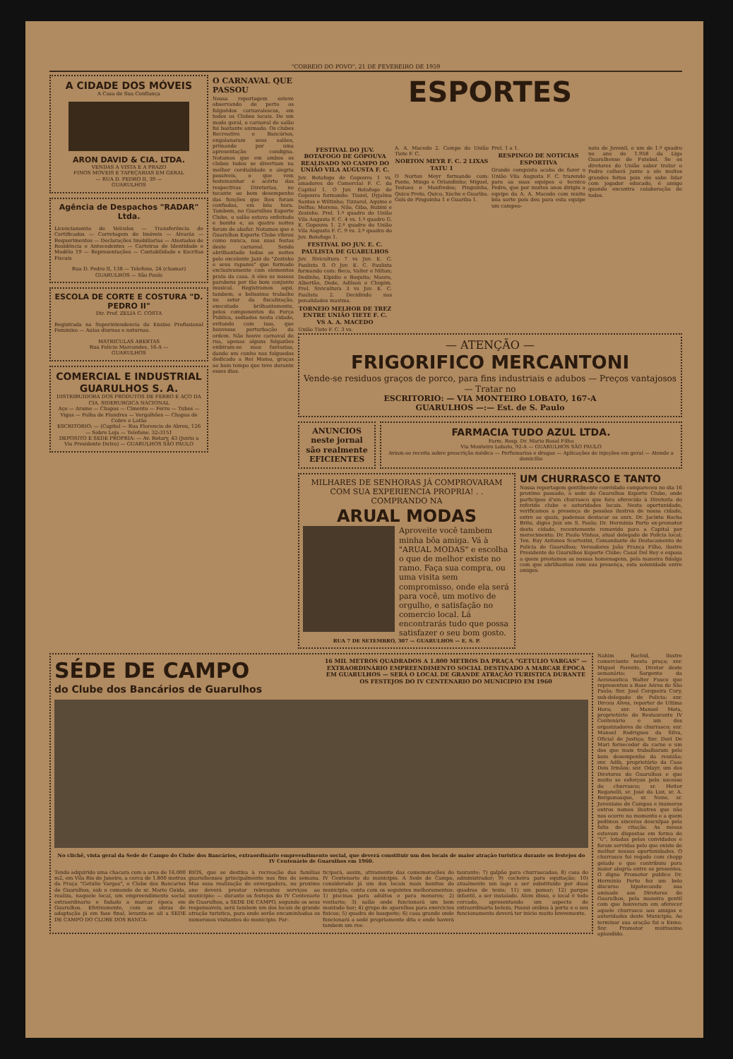"CORREIO DO POVO", 21 DE FEVEREIRO DE 1959
A CIDADE DOS MÓVEIS
A Casa de Sua Confiança
ARON DAVID & CIA. LTDA.
VENDAS A VISTA E A PRAZO
FINOS MOVEIS E TAPEÇARIAS EM GERAL
— RUA D. PEDRO II, 39 —
GUARULHOS
Agência de Despachos "RADAR" Ltda.
Licenciamento de Veículos — Transferência de Certificados — Corretagem de Imóveis — Alvarás — Requerimentos — Declarações Imobiliarias — Atestados de Residência e Antecedentes — Carteiras de Identidade e Modêlo 19 — Representações — Contabilidade e Escritas Fiscais
Rua D. Pedro II, 138 — Telefone, 24 (chamar) GUARULHOS — São Paulo
ESCOLA DE CORTE E COSTURA "D. PEDRO II"
Dir. Prof. ZELIA C. COSTA
Registrada na Superintendencia do Ensino Profissional Feminino — Aulas diurnas e noturnas.
MATRICULAS ABERTAS
Rua Felicio Marcondes, 16-A —
GUARULHOS
COMERCIAL E INDUSTRIAL GUARULHOS S. A.
DISTRIBUIDORA DOS PRODUTOS DE FERRO E AÇO DA CIA. SIDERURGICA NACIONAL
Aço — Arame — Chapas — Cimento — Ferro — Tubos — Vigas — Folha de Flandres — Vergalhões — Chapas de Cobre e Latão
ESCRITORIO: — (Capital — Rua Florencio de Abreu, 126 — Sobre Loja — Telefone. 32-3151
DEPOSITO E SEDE PROPRIA: — Av. Rotary, 43 (Junto a Via Presidente Dutra) — GUARULHOS SÃO PAULO
O CARNAVAL QUE PASSOU
Nossa reportagem esteve observando de perto os folguêdos carnavalescos, em todos os Clubes locais. De um modo geral, o carnaval de salão foi bastante animado. Os clubes Recreativo e Bancários, engalanaram seus salões, primando por uma apresentação condigna. Notamos que em ambos os clubes todos se divertiam na melhor cordialidade e alegria possiveis, o que vem testemunhar o acêrto das respectivas Diretorias, no tocante ao bom desempenho das funções que lhes foram confiadas, em bôa hora. Tambem, no Guarulhos Esporte Clube, o salão estava enfeitado e bonito e, as quatro noites foram de abafar. Notamos que o Guarulhos Esporte Clube vibrou como nunca, nas suas festas deste carnaval. Sendo abrilhantado todas as noites pelo excelente Jazz do "Zezinho e seus rapazes" que formado exclusivamente com elementos prata da casa. A eles os nossos parabens por tão bom conjunto musical. Registramos aqui, tambem, o belissimo trabalho no setor da fiscalização, executado brilhantemente, pelos componentes da Força Publica, sediados nesta cidade, evitando com isso, que houvesse perturbação da ordem. Não houve carnaval de rua, apenas alguns folgazões exibiram-se suas fantazias, dando um cunho nos folguedos dedicado a Rei Momo, graças ao bom tempo que teve durante esses dias.
ESPORTES
FESTIVAL DO JUV. BOTAFOGO DE GOPOUVA REALISADO NO CAMPO DO UNIÃO VILA AUGUSTA F. C.
Juv. Botafogo de Gopouva 1 vs. amadores do Comercial F. C. da Capital 1. O Juv. Botafogo de Gopouva formando: Tiuzel, Dyjalma Santos e Wiltinho; Tizzarol, Aquino e Delfus; Moreno, Nilo, Giba, Rubini e Zesinho. Prel. 1.º quadro do União Vila Augusta F. C. 4 vs. 1.º quadro G. E. Gopouva 1. 2.º quadro do União Vila Augusta F. C. 9 vs. 2.º quadro do Juv. Botafogo 1.
FESTIVAL DO JUV. E. C. PAULISTA DE GUARULHOS
Juv. Sivicultura 7 vs Juv. E. C. Paulista 0. O Juv. E. C. Paulista formando com: Beco, Valter e Nilton; Dedinho, Elpidio e Boquita; Mauro, Albertão, Dede, Adilson e Chupim. Prel. Sivicultura 3 vs Juv. E. C. Paulista 2. Decidindo nas penalidades maxima.
TORNEIO MELHOR DE TREZ ENTRE UNIÃO TIETE F. C. VS A. A. MACEDO
União Tiete F. C. 3 vs.
A. A. Macedo 2. Campo do União Tiete F. C.
NORTON MEYR F. C. 2 LIXAS TATU 1
O Norton Meyr formando com: Ponte, Mingo e Orlandinho; Miguel, Testaes e Manfredes; Pinguinha, Quico Preto, Quico, Xuche e Guariba. Gols de Pinguinha 1 e Guariba 1.
Prel. 1 a 1.
RESPINGO DE NOTICIAS ESPORTIVA
Grande conquista acaba de fazer o União Vila Augusta F. C. trazendo para as suas equipes o tecnico Pedro, que por muitos anos dirigiu a equipe da A. A. Macedo com muito bôa sorte pois deu para esta equipe um campeo-
nato de Juvenil, e um de 1.º quadro no ano de 1.958 da Liga Guarulhense de Futebol. Se os diretores do União saber tratar o Pedro colherá junto a ele muitos grandes feitos pois ele sabe lidar com jogador educado, é amigo quando encontra colaboração de todos.
— ATENÇÃO —
FRIGORIFICO MERCANTONI
Vende-se residuos graços de porco, para fins industriais e adubos — Preços vantajosos — Tratar no
ESCRITORIO: — VIA MONTEIRO LOBATO, 167-A
GUARULHOS —:— Est. de S. Paulo
ANUNCIOS
neste jornal
são realmente
EFICIENTES
FARMACIA TUDO AZUL LTDA.
Farm. Resp. Dr. Mario Rosal Filho
Via Monteiro Lobato, 92-A — GUARULHOS SÃO PAULO
Aviam-se receita sobre prescrição médica — Perfumarias e drogas — Aplicações de injeções em geral — Atende a domicilio
MILHARES DE SENHORAS JÁ COMPROVARAM COM SUA EXPERIENCIA PROPRIA! . . COMPRANDO NA
ARUAL MODAS
Aproveite você tambem minha bôa amiga. Vá à "ARUAL MODAS" e escolha o que de melhor existe no ramo. Faça sua compra, ou uma visita sem compromisso, onde ela será para você, um motivo de orgulho, e satisfação no comercio local. Lá encontrarás tudo que possa satisfazer o seu bom gosto.
RUA 7 DE SETEMBRO, 307 — GUARULHOS — E. S. P.
UM CHURRASCO E TANTO
Nossa reportagem gentilmente convidado compareceu no dia 16 proximo passado, à sede do Guarulhos Esporte Clube, onde participou d'um churrasco que fora oferecido à Diretoria do referido clube e autoridades locais. Nesta oportunidade, verificamos a presença de pessôas ilustres de nossa cidade, entre as quais, podemos destacar os snrs. Dr. Jacinto Rocha Brito, digno Juiz em S. Paulo; Dr. Herminio Porto ex-promotor desta cidade, recentemente removido para a Capital por merecimento; Dr. Paulo Vinhas, atual delegado de Policia local; Ten. Ruy Antunes Scartezini, Comandante do Destacamento de Policia de Guarulhos; Vereadores João França Filho, ilustre Presidente do Guarulhos Esporte Clube; Casal Del Rey e esposa a quem prestamos as nossas homenagens, pela maneira fidalga com que abrilhantou com sua presença, esta solenidade entre amigos.
SÉDE DE CAMPO
do Clube dos Bancários de Guarulhos
16 MIL METROS QUADRADOS A 1.800 METROS DA PRAÇA "GETULIO VARGAS" — EXTRAORDINÁRIO EMPREENDIMENTO SOCIAL DESTINADO A MARCAR ÉPOCA EM GUARULHOS — SERÁ O LOCAL DE GRANDE ATRAÇÃO TURISTICA DURANTE OS FESTEJOS DO IV CENTENARIO DO MUNICIPIO EM 1960
No clichê, vista geral da Sede de Campo do Clube dos Bancários, extraordinário empreendimento social, que deverá constituir um dos locais de maior atração turistica durante os festejos do IV Centenário de Guarulhos em 1960.
Tendo adquirido uma chacara com a area de 16.000 m2, em Vila Rio de Janeiro, a cerca de 1.800 metros da Praça "Getulio Vargas", o Clube dos Bancarios de Guarulhos, sob o comando do sr. Mario Guida, realiza, naquele local, um empreendimento social extraordinario e fadado a marcar época em Guarulhos. Efetivamente, com as obras de adaptação já em fase final, levanta-se ali a SEDE DE CAMPO DO CLUBE DOS BANCA-
RIOS, que se destina à recreação das familias guarulhenses principalmente nos fins de semana. Mas essa realização de envergadura, no proximo ano deverá prestar relevantes serviços ao municipio: — durante os festejos do IV Centenario de Guarulhos, a SEDE DE CAMPO, segundo os seus responsaveis, será tambem um dos locais de grande atração turistica, para onde serão encaminhadas os numerosos visitantes do municipio. Par-
ticipará, assim, ativamente das comemorações do IV Centenario do municipio. A Sede de Campo, considerado já um dos locais mais bonitos do municipio, conta com os seguintes melhoramentos: 1) piscinas para adultos e para menores; 2) vestiario; 3) salão onde funcionará um bem montado bar; 4) grupo de aparelhos para exercicios fisicos; 5) quadra de basquete; 6) casa grande onde funcionará a sedé propriamente dita e onde haverá tambem um res-
taurante; 7) galpão para churrascadas; 8) casa do administrador; 9) cocheira para equitação; 10) atualmente um lago a ser substituido por duas quadras de tenis; 11) um pomar; 12) parque infantil, a ser instalado. Alem disso, o local é todo cercado, apresentando um aspecto de extraordinaria beleza. Possui onibus à porta e o seu funcionamento deverá ter inicio muito brevemente.
Nahim Rachid, ilustre comerciante nesta praça; snr. Miguel Parente, Diretor deste semanário; Sargento da Aeronautica Walter Fusco que representou a Base Aérea de São Paulo; Snr. José Cerqueira Cury, sub-delegado de Policia; snr. Dirceu Alves, reporter de Ultima Hora; snr. Manoel Mota, proprietário do Restaurante IV Centenário e um dos organizadores do churrasco; snr. Manoel Rodrigues da Silva, Oficial de Justiça; Snr. Daví De Mari fornecedor da carne e um dos que mais trabalharam pelo bom desempenho da reunião; snr. Adib, proprietário da Casa Dois Irmãos; snr. Odayr, um dos Diretores do Guarulhos e que muito se esforçou pelo sucesso do churrasco; sr. Heitor Reganelli, sr. José da Luz, sr. A. Bergamasque, sr. Nene, sr. Juveniano de Campos e inumeros outros nomes ilustres que não nos ocorre no momento e a quem pedimos sinceras desculpas pela falta de citação. As mesas estavam dispostas em forma de "U", lotadas pelos convidados e foram servidas pelo que existe de melhor nessas oportunidades. O churrasco foi regado com chopp gelado o que contribuiu para maior alegria entre os presentes. O digno Promotor publico Dr. Herminio Porto fez um belo discurso hipotecando sua amisade aos Diretores do Guarulhos, pela maneira gentil com que houveram em oferecer aquele churrasco aos amigos e autoridades deste Municipio. Ao terminar sua oração foi o Exmo. Snr. Promotor muitissimo aplaudido.